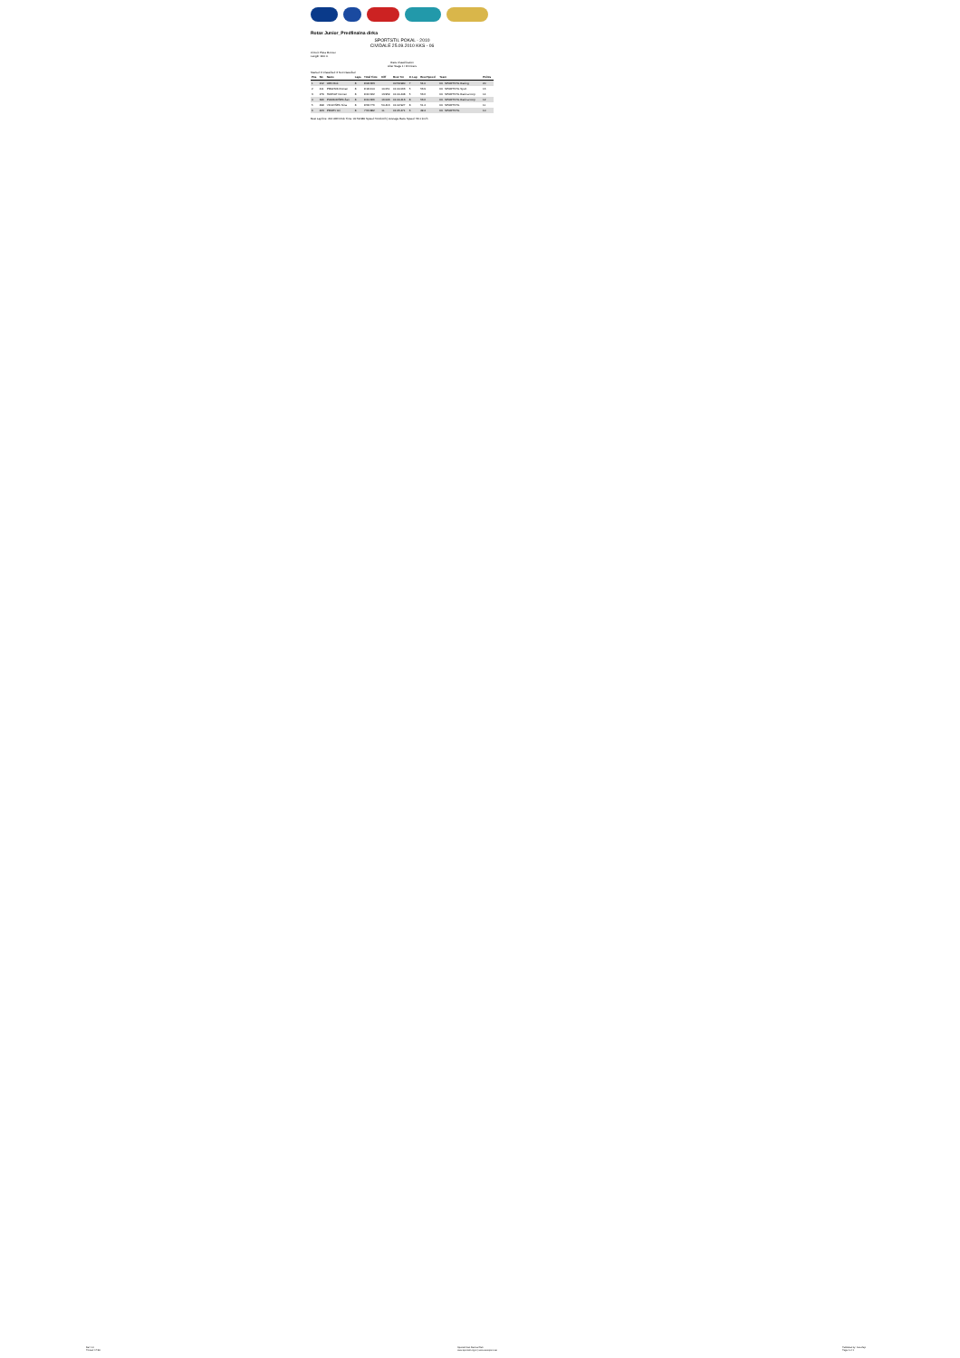Rotax Junior_Predfinalna dirka
SPORTSTIL POKAL - 2010
CIVIDALE 25.09.2010 KKS - 06
Circuit: Pista Moroso
Length: 900 m
Race Classification
After Stage 1 / 8 Drivers
Started: 6 Classified: 6 Not Classified
| Pos | No | Name | Laps | Total Time | Diff | Best Tm | In Lap | Best Speed | Team | Points |
| --- | --- | --- | --- | --- | --- | --- | --- | --- | --- | --- |
| 1 | 212 | ORN Rok | 8 | 8:08.363 | | 00:59.980 | 7 | 54.0 | KK_SPORTSTIL Racing | 20 |
| 2 | 411 | PRAZNIK Roman | 8 | 8:18.414 | 10.051 | 01:00.063 | 5 | 53.9 | KK_SPORTSTIL Sport | 16 |
| 3 | 279 | HORVAT Domen | 8 | 8:22.322 | 13.959 | 01:00.448 | 5 | 53.6 | KK_SPORTSTIL Racina Corp | 14 |
| 4 | 346 | PODBORŠEK Žan | 8 | 8:24.366 | 16.003 | 01:00.413 | 8 | 53.6 | KK_SPORTSTIL Racina Corp | 12 |
| 5 | 498 | VIDOVŠEK Nina | 8 | 8:58.776 | 50.413 | 01:02.927 | 8 | 51.4 | KK_SPORTSTIL | 11 |
| 6 | 423 | PRIJEV Uri | 8 | 7:56.882 | 1L | 01:05.471 | 6 | 49.4 | KK_SPORTSTIL | 10 |
Best Lap/ime: 212 ORN Rok Time: 00:59.980 Speed: 54.0km/h | Average Race Speed: 53.1 km/h
Ref: 1.0
Printed: 17:58
Sportstil Kart Racina Club
www.sportstil.org.si | www.avtosport.net
Published by: Jure Zajc
Page 1 of 1